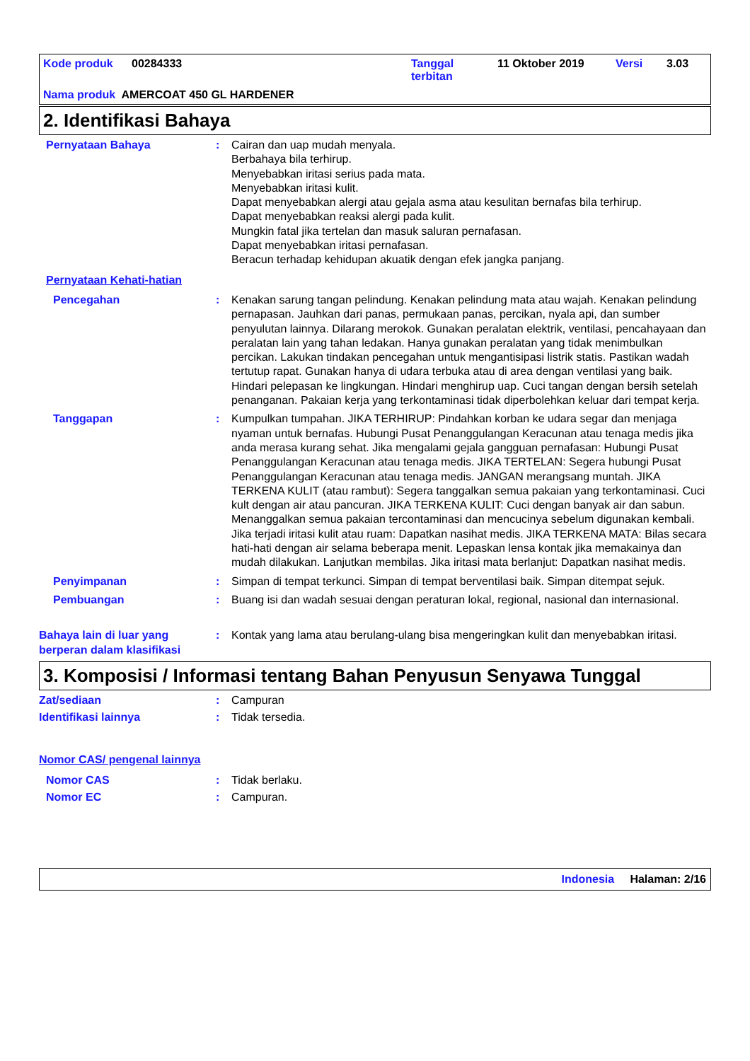Kode produk 00284333 Tanggal
terbitan 11 Oktober 2019 Versi 3.03
Nama produk AMERCOAT 450 GL HARDENER
2. Identifikasi Bahaya
Pernyataan Bahaya : Cairan dan uap mudah menyala.
Berbahaya bila terhirup.
Menyebabkan iritasi serius pada mata.
Menyebabkan iritasi kulit.
Dapat menyebabkan alergi atau gejala asma atau kesulitan bernafas bila terhirup.
Dapat menyebabkan reaksi alergi pada kulit.
Mungkin fatal jika tertelan dan masuk saluran pernafasan.
Dapat menyebabkan iritasi pernafasan.
Beracun terhadap kehidupan akuatik dengan efek jangka panjang.
Pernyataan Kehati-hatian
Pencegahan : Kenakan sarung tangan pelindung. Kenakan pelindung mata atau wajah. Kenakan pelindung pernapasan. Jauhkan dari panas, permukaan panas, percikan, nyala api, dan sumber penyulutan lainnya. Dilarang merokok. Gunakan peralatan elektrik, ventilasi, pencahayaan dan peralatan lain yang tahan ledakan. Hanya gunakan peralatan yang tidak menimbulkan percikan. Lakukan tindakan pencegahan untuk mengantisipasi listrik statis. Pastikan wadah tertutup rapat. Gunakan hanya di udara terbuka atau di area dengan ventilasi yang baik. Hindari pelepasan ke lingkungan. Hindari menghirup uap. Cuci tangan dengan bersih setelah penanganan. Pakaian kerja yang terkontaminasi tidak diperbolehkan keluar dari tempat kerja.
Tanggapan : Kumpulkan tumpahan. JIKA TERHIRUP: Pindahkan korban ke udara segar dan menjaga nyaman untuk bernafas. Hubungi Pusat Penanggulangan Keracunan atau tenaga medis jika anda merasa kurang sehat. Jika mengalami gejala gangguan pernafasan: Hubungi Pusat Penanggulangan Keracunan atau tenaga medis. JIKA TERTELAN: Segera hubungi Pusat Penanggulangan Keracunan atau tenaga medis. JANGAN merangsang muntah. JIKA TERKENA KULIT (atau rambut): Segera tanggalkan semua pakaian yang terkontaminasi. Cuci kult dengan air atau pancuran. JIKA TERKENA KULIT: Cuci dengan banyak air dan sabun. Menanggalkan semua pakaian tercontaminasi dan mencucinya sebelum digunakan kembali. Jika terjadi iritasi kulit atau ruam: Dapatkan nasihat medis. JIKA TERKENA MATA: Bilas secara hati-hati dengan air selama beberapa menit. Lepaskan lensa kontak jika memakainya dan mudah dilakukan. Lanjutkan membilas. Jika iritasi mata berlanjut: Dapatkan nasihat medis.
Penyimpanan : Simpan di tempat terkunci. Simpan di tempat berventilasi baik. Simpan ditempat sejuk.
Pembuangan : Buang isi dan wadah sesuai dengan peraturan lokal, regional, nasional dan internasional.
Bahaya lain di luar yang berperan dalam klasifikasi
: Kontak yang lama atau berulang-ulang bisa mengeringkan kulit dan menyebabkan iritasi.
3. Komposisi / Informasi tentang Bahan Penyusun Senyawa Tunggal
Zat/sediaan : Campuran
Identifikasi lainnya : Tidak tersedia.
Nomor CAS/ pengenal lainnya
Nomor CAS : Tidak berlaku.
Nomor EC : Campuran.
Indonesia Halaman: 2/16